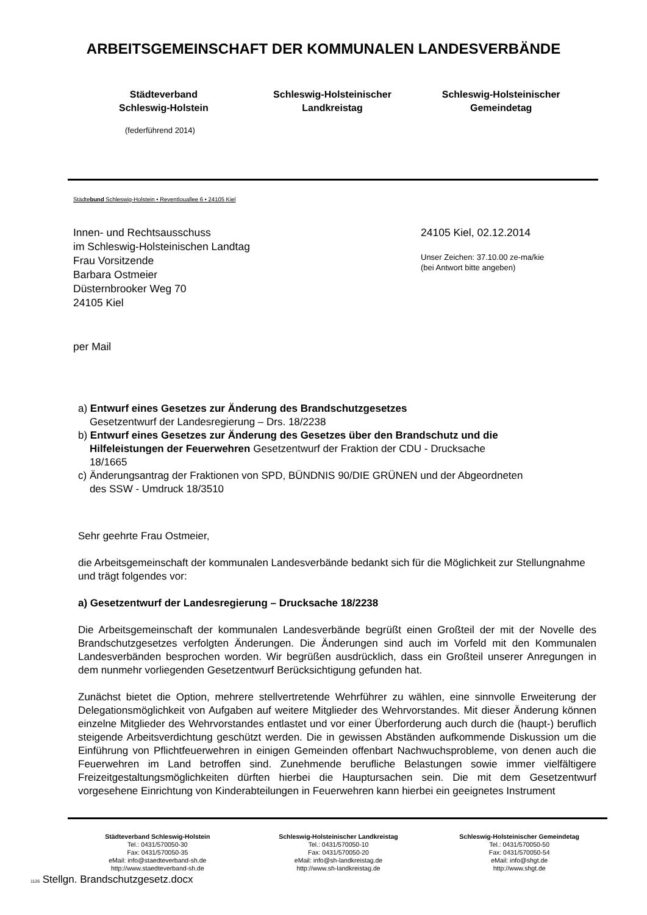ARBEITSGEMEINSCHAFT DER KOMMUNALEN LANDESVERBÄNDE
Städteverband
Schleswig-Holstein
Schleswig-Holsteinischer
Landkreistag
Schleswig-Holsteinischer
Gemeindetag
(federführend 2014)
Städtebund Schleswig-Holstein • Reventlouallee 6 • 24105 Kiel
Innen- und Rechtsausschuss
im Schleswig-Holsteinischen Landtag
Frau Vorsitzende
Barbara Ostmeier
Düsternbrooker Weg 70
24105 Kiel
24105 Kiel, 02.12.2014
Unser Zeichen: 37.10.00 ze-ma/kie
(bei Antwort bitte angeben)
per Mail
a) Entwurf eines Gesetzes zur Änderung des Brandschutzgesetzes
Gesetzentwurf der Landesregierung – Drs. 18/2238
b) Entwurf eines Gesetzes zur Änderung des Gesetzes über den Brandschutz und die
Hilfeleistungen der Feuerwehren Gesetzentwurf der Fraktion der CDU - Drucksache
18/1665
c) Änderungsantrag der Fraktionen von SPD, BÜNDNIS 90/DIE GRÜNEN und der Abgeordneten
des SSW - Umdruck 18/3510
Sehr geehrte Frau Ostmeier,
die Arbeitsgemeinschaft der kommunalen Landesverbände bedankt sich für die Möglichkeit zur Stellungnahme und trägt folgendes vor:
a) Gesetzentwurf der Landesregierung – Drucksache 18/2238
Die Arbeitsgemeinschaft der kommunalen Landesverbände begrüßt einen Großteil der mit der Novelle des Brandschutzgesetzes verfolgten Änderungen. Die Änderungen sind auch im Vorfeld mit den Kommunalen Landesverbänden besprochen worden. Wir begrüßen ausdrücklich, dass ein Großteil unserer Anregungen in dem nunmehr vorliegenden Gesetzentwurf Berücksichtigung gefunden hat.
Zunächst bietet die Option, mehrere stellvertretende Wehrführer zu wählen, eine sinnvolle Erweiterung der Delegationsmöglichkeit von Aufgaben auf weitere Mitglieder des Wehrvorstandes. Mit dieser Änderung können einzelne Mitglieder des Wehrvorstandes entlastet und vor einer Überforderung auch durch die (haupt-) beruflich steigende Arbeitsverdichtung geschützt werden. Die in gewissen Abständen aufkommende Diskussion um die Einführung von Pflichtfeuerwehren in einigen Gemeinden offenbart Nachwuchsprobleme, von denen auch die Feuerwehren im Land betroffen sind. Zunehmende berufliche Belastungen sowie immer vielfältigere Freizeitgestaltungsmöglichkeiten dürften hierbei die Hauptursachen sein. Die mit dem Gesetzentwurf vorgesehene Einrichtung von Kinderabteilungen in Feuerwehren kann hierbei ein geeignetes Instrument
Städteverband Schleswig-Holstein
Tel.: 0431/570050-30
Fax: 0431/570050-35
eMail: info@staedteverband-sh.de
http://www.staedteverband-sh.de
Schleswig-Holsteinischer Landkreistag
Tel.: 0431/570050-10
Fax: 0431/570050-20
eMail: info@sh-landkreistag.de
http://www.sh-landkreistag.de
Schleswig-Holsteinischer Gemeindetag
Tel.: 0431/570050-50
Fax: 0431/570050-54
eMail: info@shgt.de
http://www.shgt.de
1126 Stellgn. Brandschutzgesetz.docx